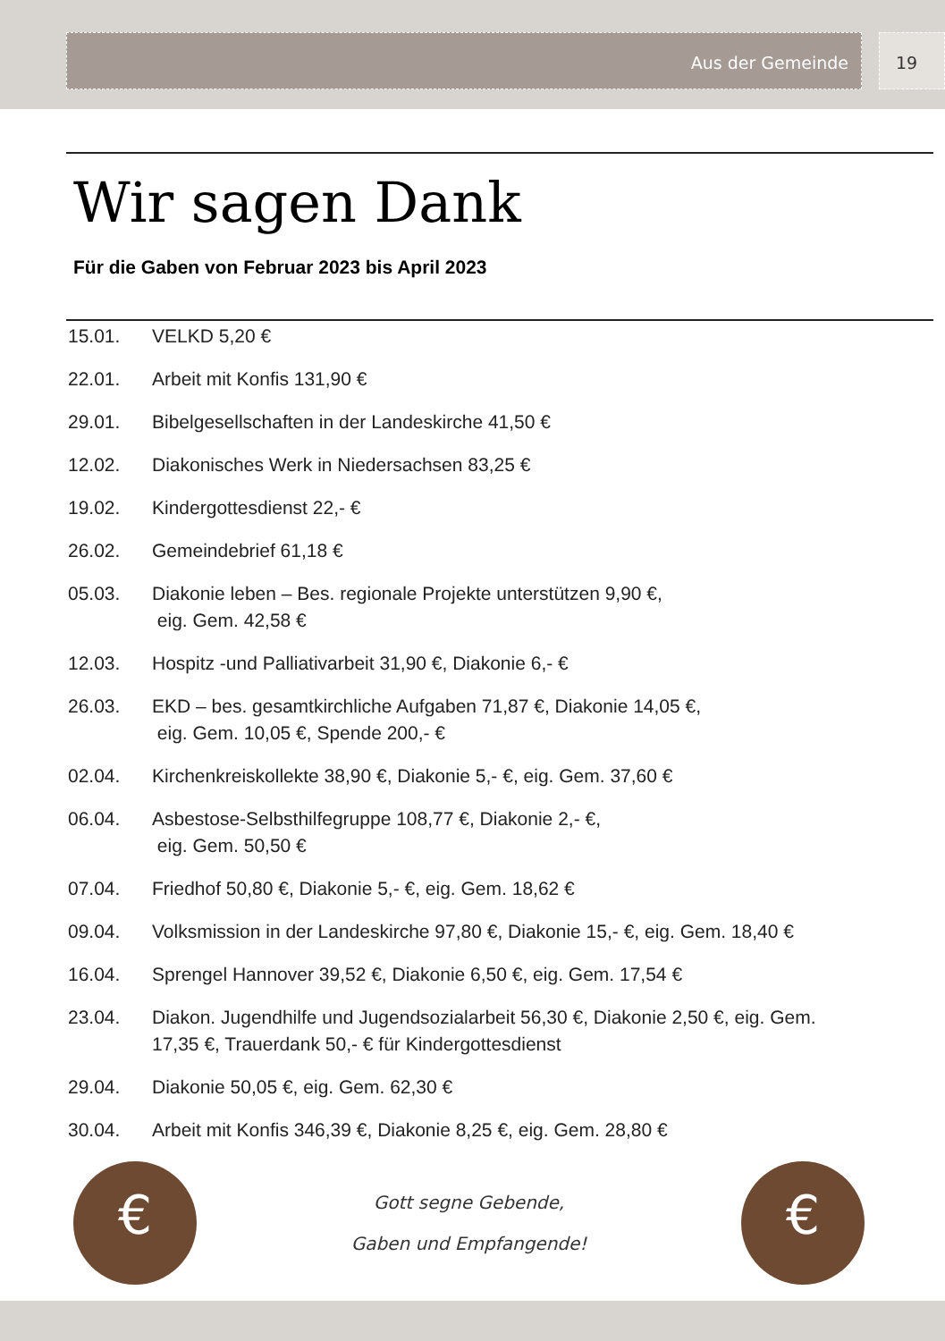Aus der Gemeinde 19
Wir sagen Dank
Für die Gaben von Februar 2023 bis April 2023
15.01. VELKD 5,20 €
22.01. Arbeit mit Konfis 131,90 €
29.01. Bibelgesellschaften in der Landeskirche 41,50 €
12.02. Diakonisches Werk in Niedersachsen 83,25 €
19.02. Kindergottesdienst 22,- €
26.02. Gemeindebrief 61,18 €
05.03. Diakonie leben – Bes. regionale Projekte unterstützen 9,90 €,
eig. Gem. 42,58 €
12.03. Hospitz -und Palliativarbeit 31,90 €, Diakonie 6,- €
26.03. EKD – bes. gesamtkirchliche Aufgaben 71,87 €, Diakonie 14,05 €,
eig. Gem. 10,05 €, Spende 200,- €
02.04. Kirchenkreiskollekte 38,90 €, Diakonie 5,- €, eig. Gem. 37,60 €
06.04. Asbestose-Selbsthilfegruppe 108,77 €, Diakonie 2,- €,
eig. Gem. 50,50 €
07.04. Friedhof 50,80 €, Diakonie 5,- €, eig. Gem. 18,62 €
09.04. Volksmission in der Landeskirche 97,80 €, Diakonie 15,- €, eig. Gem. 18,40 €
16.04. Sprengel Hannover 39,52 €, Diakonie 6,50 €, eig. Gem. 17,54 €
23.04. Diakon. Jugendhilfe und Jugendsozialarbeit 56,30 €, Diakonie 2,50 €, eig. Gem. 17,35 €, Trauerdank 50,- € für Kindergottesdienst
29.04. Diakonie 50,05 €, eig. Gem. 62,30 €
30.04. Arbeit mit Konfis 346,39 €, Diakonie 8,25 €, eig. Gem. 28,80 €
€
Gott segne Gebende,
Gaben und Empfangende!
€